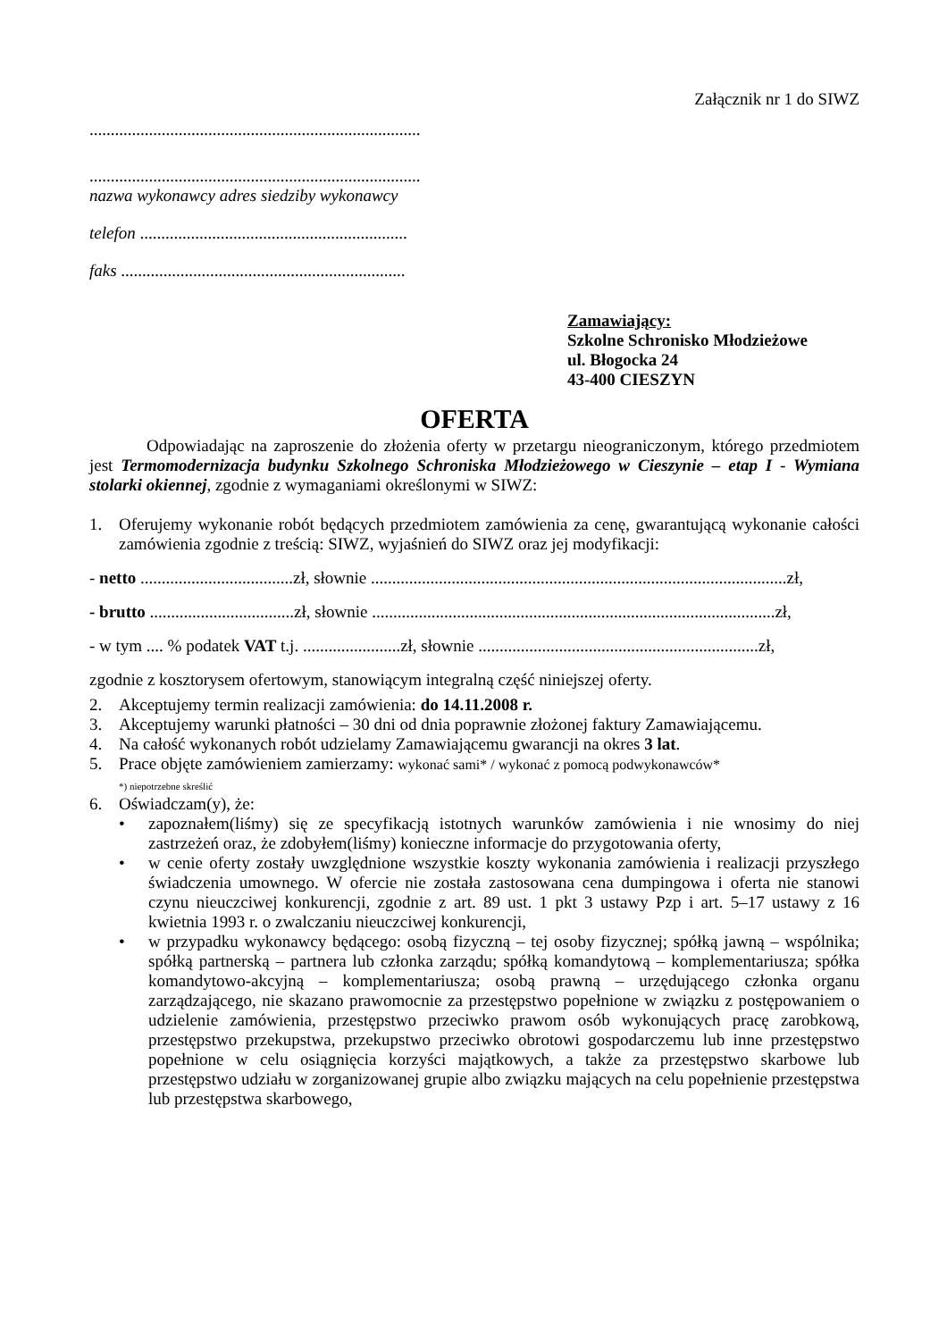Załącznik nr 1 do SIWZ
..............................................................................
..............................................................................
nazwa wykonawcy adres siedziby wykonawcy
telefon ...............................................................
faks ...................................................................
Zamawiający:
Szkolne Schronisko Młodzieżowe
ul. Błogocka 24
43-400 CIESZYN
OFERTA
Odpowiadając na zaproszenie do złożenia oferty w przetargu nieograniczonym, którego przedmiotem jest Termomodernizacja budynku Szkolnego Schroniska Młodzieżowego w Cieszynie – etap I - Wymiana stolarki okiennej, zgodnie z wymaganiami określonymi w SIWZ:
1. Oferujemy wykonanie robót będących przedmiotem zamówienia za cenę, gwarantującą wykonanie całości zamówienia zgodnie z treścią: SIWZ, wyjaśnień do SIWZ oraz jej modyfikacji:
- netto ....................................zł, słownie ..................................................................................................zł,
- brutto ..................................zł, słownie ...............................................................................................zł,
- w tym .... % podatek VAT t.j. .......................zł, słownie ..................................................................zł,
zgodnie z kosztorysem ofertowym, stanowiącym integralną część niniejszej oferty.
2. Akceptujemy termin realizacji zamówienia: do 14.11.2008 r.
3. Akceptujemy warunki płatności – 30 dni od dnia poprawnie złożonej faktury Zamawiającemu.
4. Na całość wykonanych robót udzielamy Zamawiającemu gwarancji na okres 3 lat.
5. Prace objęte zamówieniem zamierzamy: wykonać sami* / wykonać z pomocą podwykonawców*
*) niepotrzebne skreślić
6. Oświadczam(y), że:
• zapoznałem(liśmy) się ze specyfikacją istotnych warunków zamówienia i nie wnosimy do niej zastrzeżeń oraz, że zdobyłem(liśmy) konieczne informacje do przygotowania oferty,
• w cenie oferty zostały uwzględnione wszystkie koszty wykonania zamówienia i realizacji przyszłego świadczenia umownego. W ofercie nie została zastosowana cena dumpingowa i oferta nie stanowi czynu nieuczciwej konkurencji, zgodnie z art. 89 ust. 1 pkt 3 ustawy Pzp i art. 5–17 ustawy z 16 kwietnia 1993 r. o zwalczaniu nieuczciwej konkurencji,
• w przypadku wykonawcy będącego: osobą fizyczną – tej osoby fizycznej; spółką jawną – wspólnika; spółką partnerską – partnera lub członka zarządu; spółką komandytową – komplementariusza; spółka komandytowo-akcyjną – komplementariusza; osobą prawną – urzędującego członka organu zarządzającego, nie skazano prawomocnie za przestępstwo popełnione w związku z postępowaniem o udzielenie zamówienia, przestępstwo przeciwko prawom osób wykonujących pracę zarobkową, przestępstwo przekupstwa, przekupstwo przeciwko obrotowi gospodarczemu lub inne przestępstwo popełnione w celu osiągnięcia korzyści majątkowych, a także za przestępstwo skarbowe lub przestępstwo udziału w zorganizowanej grupie albo związku mających na celu popełnienie przestępstwa lub przestępstwa skarbowego,